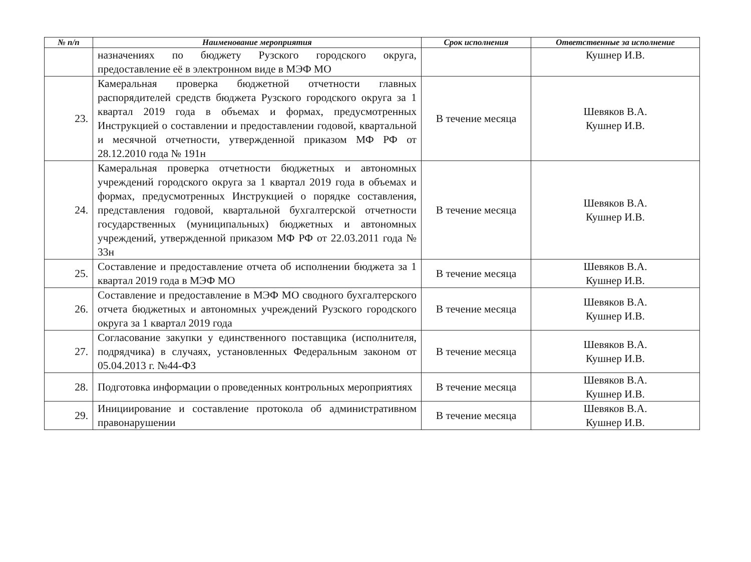| № п/п | Наименование мероприятия | Срок исполнения | Ответственные за исполнение |
| --- | --- | --- | --- |
| | назначениях по бюджету Рузского городского округа, предоставление её в электронном виде в МЭФ МО | | Кушнер И.В. |
| 23. | Камеральная проверка бюджетной отчетности главных распорядителей средств бюджета Рузского городского округа за 1 квартал 2019 года в объемах и формах, предусмотренных Инструкцией о составлении и предоставлении годовой, квартальной и месячной отчетности, утвержденной приказом МФ РФ от 28.12.2010 года № 191н | В течение месяца | Шевяков В.А. Кушнер И.В. |
| 24. | Камеральная проверка отчетности бюджетных и автономных учреждений городского округа за 1 квартал 2019 года в объемах и формах, предусмотренных Инструкцией о порядке составления, представления годовой, квартальной бухгалтерской отчетности государственных (муниципальных) бюджетных и автономных учреждений, утвержденной приказом МФ РФ от 22.03.2011 года № 33н | В течение месяца | Шевяков В.А. Кушнер И.В. |
| 25. | Составление и предоставление отчета об исполнении бюджета за 1 квартал 2019 года в МЭФ МО | В течение месяца | Шевяков В.А. Кушнер И.В. |
| 26. | Составление и предоставление в МЭФ МО сводного бухгалтерского отчета бюджетных и автономных учреждений Рузского городского округа за 1 квартал 2019 года | В течение месяца | Шевяков В.А. Кушнер И.В. |
| 27. | Согласование закупки у единственного поставщика (исполнителя, подрядчика) в случаях, установленных Федеральным законом от 05.04.2013 г. №44-ФЗ | В течение месяца | Шевяков В.А. Кушнер И.В. |
| 28. | Подготовка информации о проведенных контрольных мероприятиях | В течение месяца | Шевяков В.А. Кушнер И.В. |
| 29. | Инициирование и составление протокола об административном правонарушении | В течение месяца | Шевяков В.А. Кушнер И.В. |